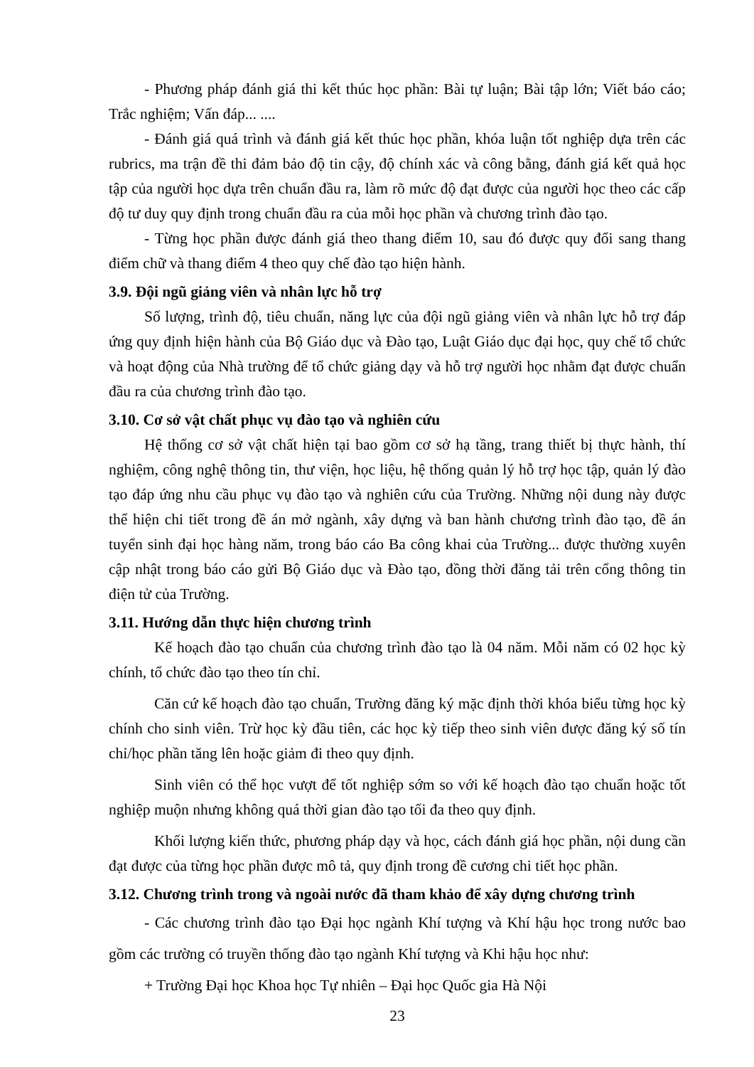- Phương pháp đánh giá thi kết thúc học phần: Bài tự luận; Bài tập lớn; Viết báo cáo; Trắc nghiệm; Vấn đáp... ....
- Đánh giá quá trình và đánh giá kết thúc học phần, khóa luận tốt nghiệp dựa trên các rubrics, ma trận đề thi đảm bảo độ tin cậy, độ chính xác và công bằng, đánh giá kết quả học tập của người học dựa trên chuẩn đầu ra, làm rõ mức độ đạt được của người học theo các cấp độ tư duy quy định trong chuẩn đầu ra của mỗi học phần và chương trình đào tạo.
- Từng học phần được đánh giá theo thang điểm 10, sau đó được quy đổi sang thang điểm chữ và thang điểm 4 theo quy chế đào tạo hiện hành.
3.9. Đội ngũ giảng viên và nhân lực hỗ trợ
Số lượng, trình độ, tiêu chuẩn, năng lực của đội ngũ giảng viên và nhân lực hỗ trợ đáp ứng quy định hiện hành của Bộ Giáo dục và Đào tạo, Luật Giáo dục đại học, quy chế tổ chức và hoạt động của Nhà trường để tổ chức giảng dạy và hỗ trợ người học nhằm đạt được chuẩn đầu ra của chương trình đào tạo.
3.10. Cơ sở vật chất phục vụ đào tạo và nghiên cứu
Hệ thống cơ sở vật chất hiện tại bao gồm cơ sở hạ tầng, trang thiết bị thực hành, thí nghiệm, công nghệ thông tin, thư viện, học liệu, hệ thống quản lý hỗ trợ học tập, quản lý đào tạo đáp ứng nhu cầu phục vụ đào tạo và nghiên cứu của Trường. Những nội dung này được thể hiện chi tiết trong đề án mở ngành, xây dựng và ban hành chương trình đào tạo, đề án tuyển sinh đại học hàng năm, trong báo cáo Ba công khai của Trường... được thường xuyên cập nhật trong báo cáo gửi Bộ Giáo dục và Đào tạo, đồng thời đăng tải trên cổng thông tin điện tử của Trường.
3.11. Hướng dẫn thực hiện chương trình
Kế hoạch đào tạo chuẩn của chương trình đào tạo là 04 năm. Mỗi năm có 02 học kỳ chính, tổ chức đào tạo theo tín chỉ.
Căn cứ kế hoạch đào tạo chuẩn, Trường đăng ký mặc định thời khóa biểu từng học kỳ chính cho sinh viên. Trừ học kỳ đầu tiên, các học kỳ tiếp theo sinh viên được đăng ký số tín chỉ/học phần tăng lên hoặc giảm đi theo quy định.
Sinh viên có thể học vượt để tốt nghiệp sớm so với kế hoạch đào tạo chuẩn hoặc tốt nghiệp muộn nhưng không quá thời gian đào tạo tối đa theo quy định.
Khối lượng kiến thức, phương pháp dạy và học, cách đánh giá học phần, nội dung cần đạt được của từng học phần được mô tả, quy định trong đề cương chi tiết học phần.
3.12. Chương trình trong và ngoài nước đã tham khảo để xây dựng chương trình
- Các chương trình đào tạo Đại học ngành Khí tượng và Khí hậu học trong nước bao gồm các trường có truyền thống đào tạo ngành Khí tượng và Khi hậu học như:
+ Trường Đại học Khoa học Tự nhiên – Đại học Quốc gia Hà Nội
23